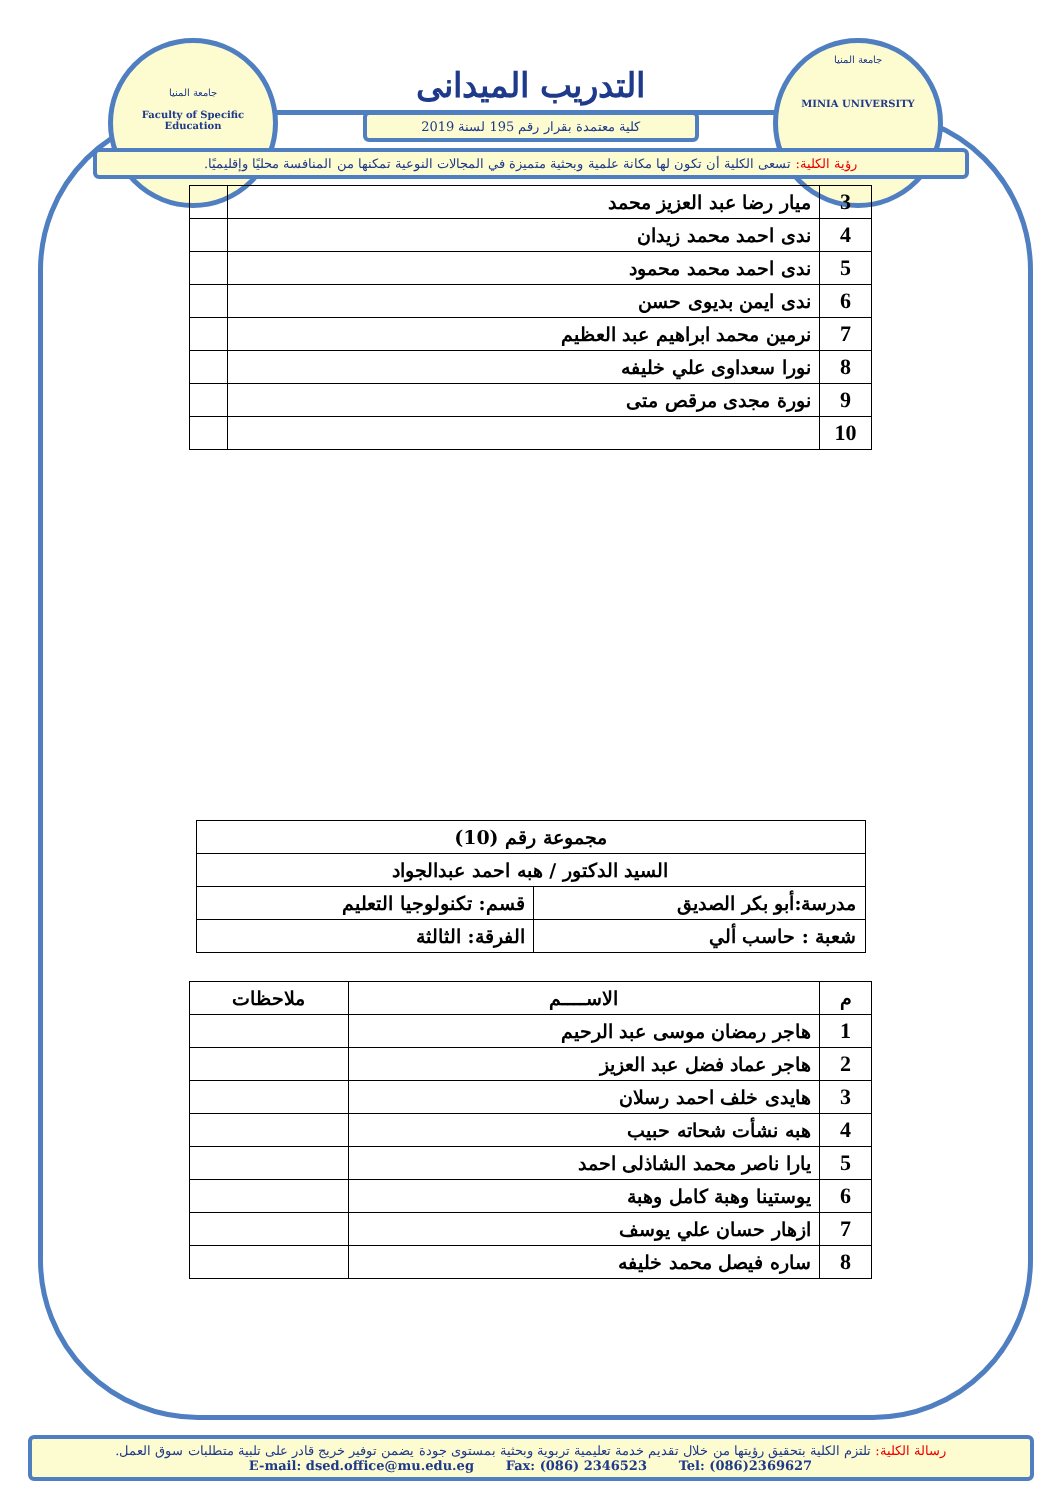جامعة المنيا
Faculty of Specific Education
جامعة المنيا
MINIA UNIVERSITY
التدريب الميدانى
كلية معتمدة بقرار رقم 195 لسنة 2019
رؤية الكلية: تسعى الكلية أن تكون لها مكانة علمية وبحثية متميزة في المجالات النوعية تمكنها من المنافسة محليًا وإقليميًا.
| 3 | ميار رضا عبد العزيز محمد | |
| 4 | ندى احمد محمد زيدان | |
| 5 | ندى احمد محمد محمود | |
| 6 | ندى ايمن بديوى حسن | |
| 7 | نرمين محمد ابراهيم عبد العظيم | |
| 8 | نورا سعداوى علي خليفه | |
| 9 | نورة مجدى مرقص متى | |
| 10 | | |
| مجموعة رقم (10) | |
| السيد الدكتور / هبه احمد عبدالجواد | |
| مدرسة:أبو بكر الصديق | قسم: تكنولوجيا التعليم |
| شعبة : حاسب ألي | الفرقة: الثالثة |
| م | الاســــم | ملاحظات |
| --- | --- | --- |
| 1 | هاجر رمضان موسى عبد الرحيم | |
| 2 | هاجر عماد فضل عبد العزيز | |
| 3 | هايدى خلف احمد رسلان | |
| 4 | هبه نشأت شحاته حبيب | |
| 5 | يارا ناصر محمد الشاذلى احمد | |
| 6 | يوستينا وهبة كامل وهبة | |
| 7 | ازهار حسان علي يوسف | |
| 8 | ساره فيصل محمد خليفه | |
رسالة الكلية: تلتزم الكلية بتحقيق رؤيتها من خلال تقديم خدمة تعليمية تربوية وبحثية بمستوى جودة يضمن توفير خريج قادر على تلبية متطلبات سوق العمل.
E-mail: dsed.office@mu.edu.eg Fax: (086) 2346523 Tel: (086)2369627